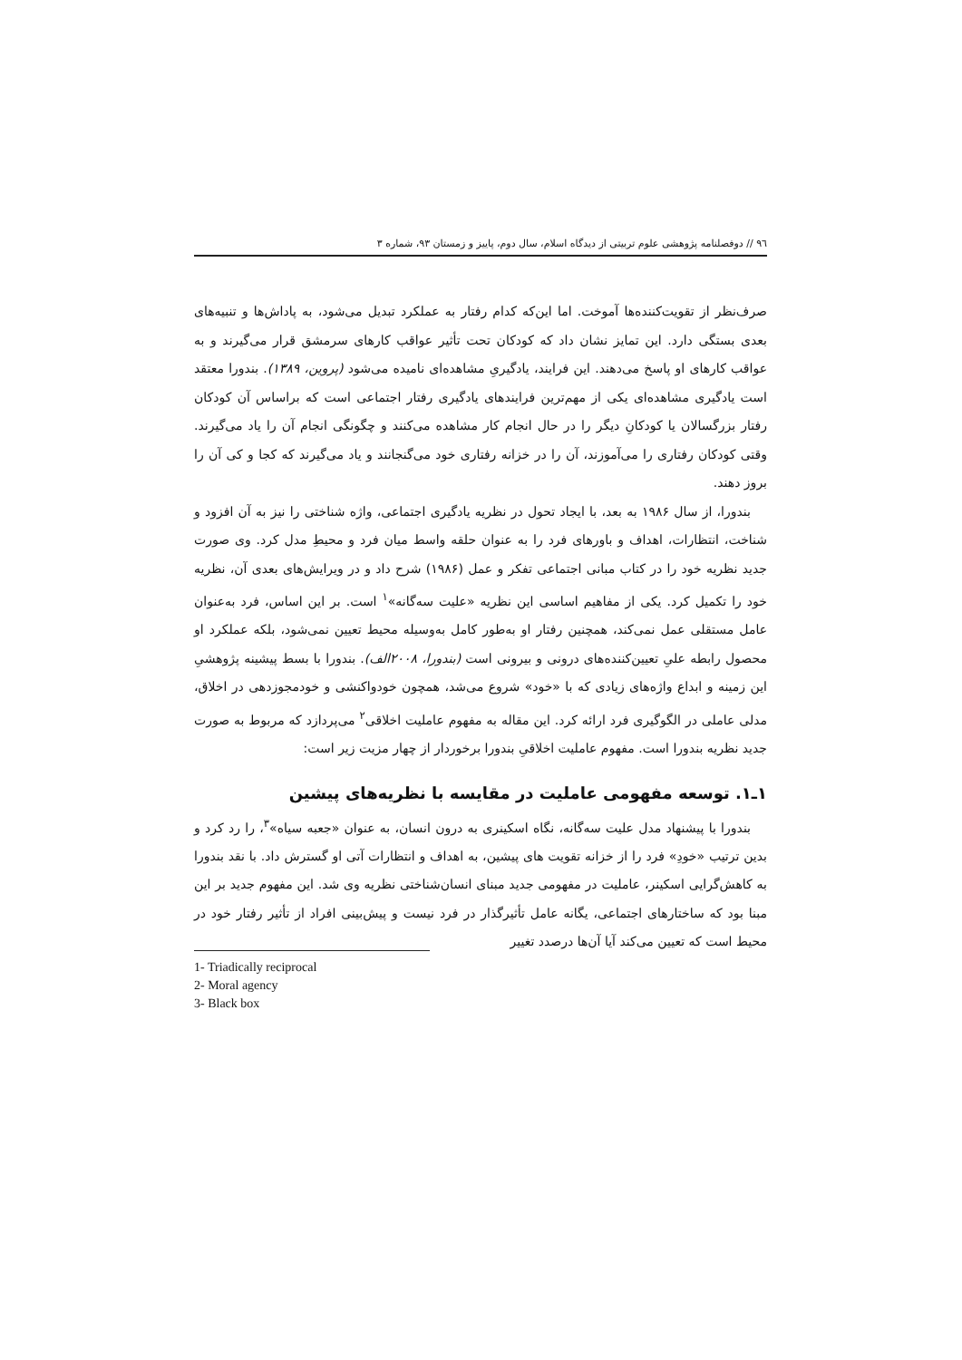٩٦ // دوفصلنامه پژوهشی علوم تربیتی از دیدگاه اسلام، سال دوم، پاییز و زمستان ٩٣، شماره ٣
صرف‌نظر از تقویت‌کننده‌ها آموخت. اما این‌که کدام رفتار به عملکرد تبدیل می‌شود، به پاداش‌ها و تنبیه‌های بعدی بستگی دارد. این تمایز نشان داد که کودکان تحت تأثیر عواقب کارهای سرمشق قرار می‌گیرند و به عواقب کارهای او پاسخ می‌دهند. این فرایند، یادگیریِ مشاهده‌ای نامیده می‌شود (پروین، ١٣٨٩). بندورا معتقد است یادگیری مشاهده‌ای یکی از مهم‌ترین فرایندهای یادگیری رفتار اجتماعی است که براساس آن کودکان رفتار بزرگسالان یا کودکانِ دیگر را در حال انجام کار مشاهده می‌کنند و چگونگی انجام آن را یاد می‌گیرند. وقتی کودکان رفتاری را می‌آموزند، آن را در خزانه رفتاری خود می‌گنجانند و یاد می‌گیرند که کجا و کی آن را بروز دهند.
بندورا، از سال ١٩٨۶ به بعد، با ایجاد تحول در نظریه یادگیری اجتماعی، واژه شناختی را نیز به آن افزود و شناخت، انتظارات، اهداف و باورهای فرد را به عنوان حلقه واسط میان فرد و محیطِ مدل کرد. وی صورت جدید نظریه خود را در کتاب مبانی اجتماعی تفکر و عمل (١٩٨۶) شرح داد و در ویرایش‌های بعدی آن، نظریه خود را تکمیل کرد. یکی از مفاهیم اساسی این نظریه «علیت سه‌گانه»<sup>١</sup> است. بر این اساس، فرد به‌عنوان عامل مستقلی عمل نمی‌کند، همچنین رفتار او به‌طور کامل به‌وسیله محیط تعیین نمی‌شود، بلکه عملکرد او محصول رابطه علیِ تعیین‌کننده‌های درونی و بیرونی است (بندورا، ٢٠٠٨الف). بندورا با بسط پیشینه پژوهشیِ این زمینه و ابداع واژه‌های زیادی که با «خود» شروع می‌شد، همچون خودواکنشی و خودمجوزدهی در اخلاق، مدلی عاملی در الگوگیری فرد ارائه کرد. این مقاله به مفهوم عاملیت اخلاقی<sup>٢</sup> می‌پردازد که مربوط به صورت جدید نظریه بندورا است. مفهوم عاملیت اخلاقیِ بندورا برخوردار از چهار مزیت زیر است:
١ـ١. توسعه مفهومی عاملیت در مقایسه با نظریه‌های پیشین
بندورا با پیشنهاد مدل علیت سه‌گانه، نگاه اسکینری به درون انسان، به عنوان «جعبه سیاه»<sup>٣</sup>، را رد کرد و بدین ترتیب «خودِ» فرد را از خزانه تقویت های پیشین، به اهداف و انتظارات آتی او گسترش داد. با نقد بندورا به کاهش‌گرایی اسکینر، عاملیت در مفهومی جدید مبنای انسان‌شناختی نظریه وی شد. این مفهوم جدید بر این مبنا بود که ساختارهای اجتماعی، یگانه عامل تأثیرگذار در فرد نیست و پیش‌بینی افراد از تأثیر رفتار خود در محیط است که تعیین می‌کند آیا آن‌ها درصدد تغییر
1- Triadically reciprocal
2- Moral agency
3- Black box